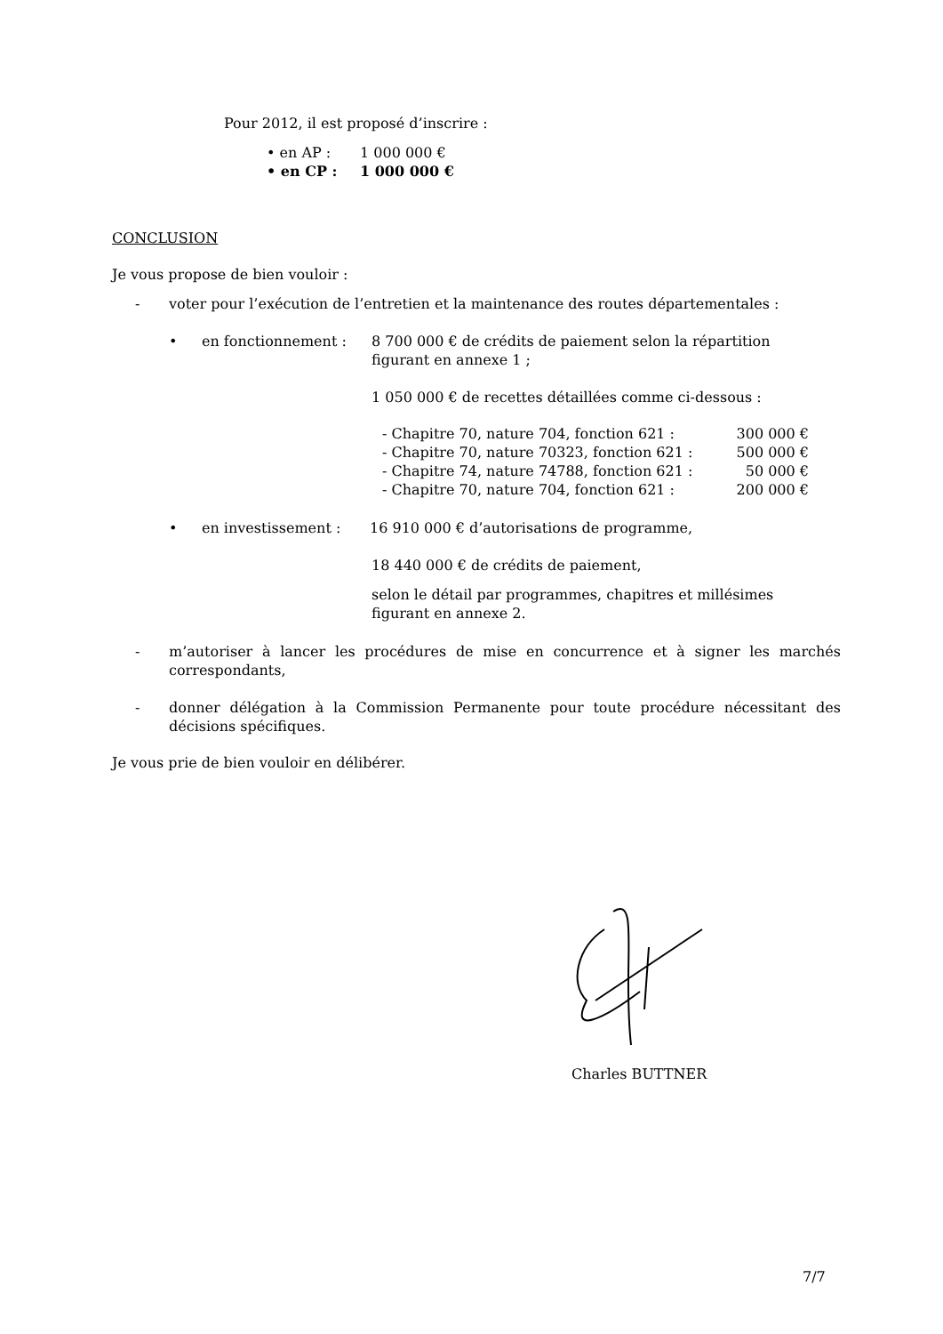Pour 2012, il est proposé d’inscrire :
• en AP : 1 000 000 €
• en CP : 1 000 000 €
CONCLUSION
Je vous propose de bien vouloir :
- voter pour l’exécution de l’entretien et la maintenance des routes départementales :
• en fonctionnement : 8 700 000 € de crédits de paiement selon la répartition figurant en annexe 1 ;
1 050 000 € de recettes détaillées comme ci-dessous :
- Chapitre 70, nature 704, fonction 621 : 300 000 €
- Chapitre 70, nature 70323, fonction 621 : 500 000 €
- Chapitre 74, nature 74788, fonction 621 : 50 000 €
- Chapitre 70, nature 704, fonction 621 : 200 000 €
• en investissement : 16 910 000 € d’autorisations de programme,
18 440 000 € de crédits de paiement,
selon le détail par programmes, chapitres et millésimes figurant en annexe 2.
- m’autoriser à lancer les procédures de mise en concurrence et à signer les marchés correspondants,
- donner délégation à la Commission Permanente pour toute procédure nécessitant des décisions spécifiques.
Je vous prie de bien vouloir en délibérer.
Charles BUTTNER
7/7